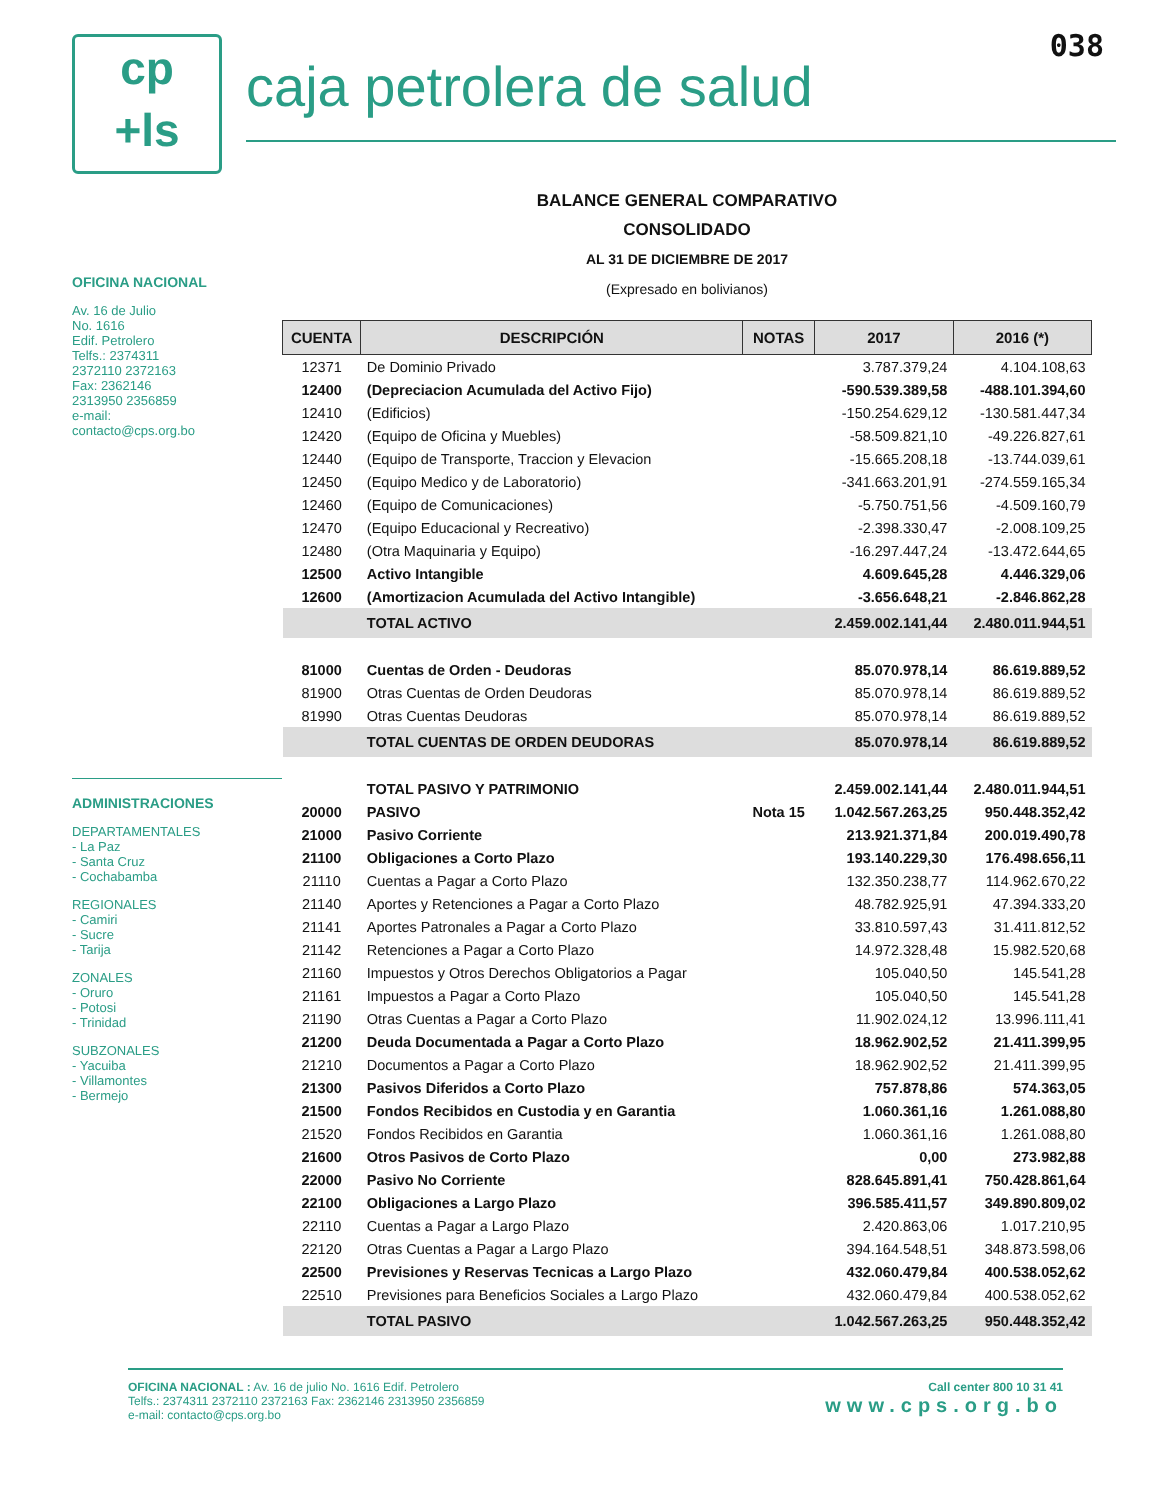038
cp
+ls
caja petrolera de salud
OFICINA NACIONAL
Av. 16 de Julio
No. 1616
Edif. Petrolero
Telfs.: 2374311
2372110 2372163
Fax: 2362146
2313950 2356859
e-mail:
contacto@cps.org.bo
ADMINISTRACIONES
DEPARTAMENTALES
- La Paz
- Santa Cruz
- Cochabamba
REGIONALES
- Camiri
- Sucre
- Tarija
ZONALES
- Oruro
- Potosi
- Trinidad
SUBZONALES
- Yacuiba
- Villamontes
- Bermejo
BALANCE GENERAL COMPARATIVO
CONSOLIDADO
AL 31 DE DICIEMBRE DE 2017
(Expresado en bolivianos)
| CUENTA | DESCRIPCIÓN | NOTAS | 2017 | 2016 (*) |
| --- | --- | --- | --- | --- |
| 12371 | De Dominio Privado | | 3.787.379,24 | 4.104.108,63 |
| 12400 | (Depreciacion Acumulada del Activo Fijo) | | -590.539.389,58 | -488.101.394,60 |
| 12410 | (Edificios) | | -150.254.629,12 | -130.581.447,34 |
| 12420 | (Equipo de Oficina y Muebles) | | -58.509.821,10 | -49.226.827,61 |
| 12440 | (Equipo de Transporte, Traccion y Elevacion | | -15.665.208,18 | -13.744.039,61 |
| 12450 | (Equipo Medico y de Laboratorio) | | -341.663.201,91 | -274.559.165,34 |
| 12460 | (Equipo de Comunicaciones) | | -5.750.751,56 | -4.509.160,79 |
| 12470 | (Equipo Educacional y Recreativo) | | -2.398.330,47 | -2.008.109,25 |
| 12480 | (Otra Maquinaria y Equipo) | | -16.297.447,24 | -13.472.644,65 |
| 12500 | Activo Intangible | | 4.609.645,28 | 4.446.329,06 |
| 12600 | (Amortizacion Acumulada del Activo Intangible) | | -3.656.648,21 | -2.846.862,28 |
| | TOTAL ACTIVO | | 2.459.002.141,44 | 2.480.011.944,51 |
| 81000 | Cuentas de Orden - Deudoras | | 85.070.978,14 | 86.619.889,52 |
| 81900 | Otras Cuentas de Orden Deudoras | | 85.070.978,14 | 86.619.889,52 |
| 81990 | Otras Cuentas Deudoras | | 85.070.978,14 | 86.619.889,52 |
| | TOTAL CUENTAS DE ORDEN DEUDORAS | | 85.070.978,14 | 86.619.889,52 |
| | TOTAL PASIVO Y PATRIMONIO | | 2.459.002.141,44 | 2.480.011.944,51 |
| 20000 | PASIVO | Nota 15 | 1.042.567.263,25 | 950.448.352,42 |
| 21000 | Pasivo Corriente | | 213.921.371,84 | 200.019.490,78 |
| 21100 | Obligaciones a Corto Plazo | | 193.140.229,30 | 176.498.656,11 |
| 21110 | Cuentas a Pagar a Corto Plazo | | 132.350.238,77 | 114.962.670,22 |
| 21140 | Aportes y Retenciones a Pagar a Corto Plazo | | 48.782.925,91 | 47.394.333,20 |
| 21141 | Aportes Patronales a Pagar a Corto Plazo | | 33.810.597,43 | 31.411.812,52 |
| 21142 | Retenciones a Pagar a Corto Plazo | | 14.972.328,48 | 15.982.520,68 |
| 21160 | Impuestos y Otros Derechos Obligatorios a Pagar | | 105.040,50 | 145.541,28 |
| 21161 | Impuestos a Pagar a Corto Plazo | | 105.040,50 | 145.541,28 |
| 21190 | Otras Cuentas a Pagar a Corto Plazo | | 11.902.024,12 | 13.996.111,41 |
| 21200 | Deuda Documentada a Pagar a Corto Plazo | | 18.962.902,52 | 21.411.399,95 |
| 21210 | Documentos a Pagar a Corto Plazo | | 18.962.902,52 | 21.411.399,95 |
| 21300 | Pasivos Diferidos a Corto Plazo | | 757.878,86 | 574.363,05 |
| 21500 | Fondos Recibidos en Custodia y en Garantia | | 1.060.361,16 | 1.261.088,80 |
| 21520 | Fondos Recibidos en Garantia | | 1.060.361,16 | 1.261.088,80 |
| 21600 | Otros Pasivos de Corto Plazo | | 0,00 | 273.982,88 |
| 22000 | Pasivo No Corriente | | 828.645.891,41 | 750.428.861,64 |
| 22100 | Obligaciones a Largo Plazo | | 396.585.411,57 | 349.890.809,02 |
| 22110 | Cuentas a Pagar a Largo Plazo | | 2.420.863,06 | 1.017.210,95 |
| 22120 | Otras Cuentas a Pagar a Largo Plazo | | 394.164.548,51 | 348.873.598,06 |
| 22500 | Previsiones y Reservas Tecnicas a Largo Plazo | | 432.060.479,84 | 400.538.052,62 |
| 22510 | Previsiones para Beneficios Sociales a Largo Plazo | | 432.060.479,84 | 400.538.052,62 |
| | TOTAL PASIVO | | 1.042.567.263,25 | 950.448.352,42 |
OFICINA NACIONAL : Av. 16 de julio No. 1616 Edif. Petrolero
Telfs.: 2374311 2372110 2372163 Fax: 2362146 2313950 2356859
e-mail: contacto@cps.org.bo
Call center 800 10 31 41
www.cps.org.bo